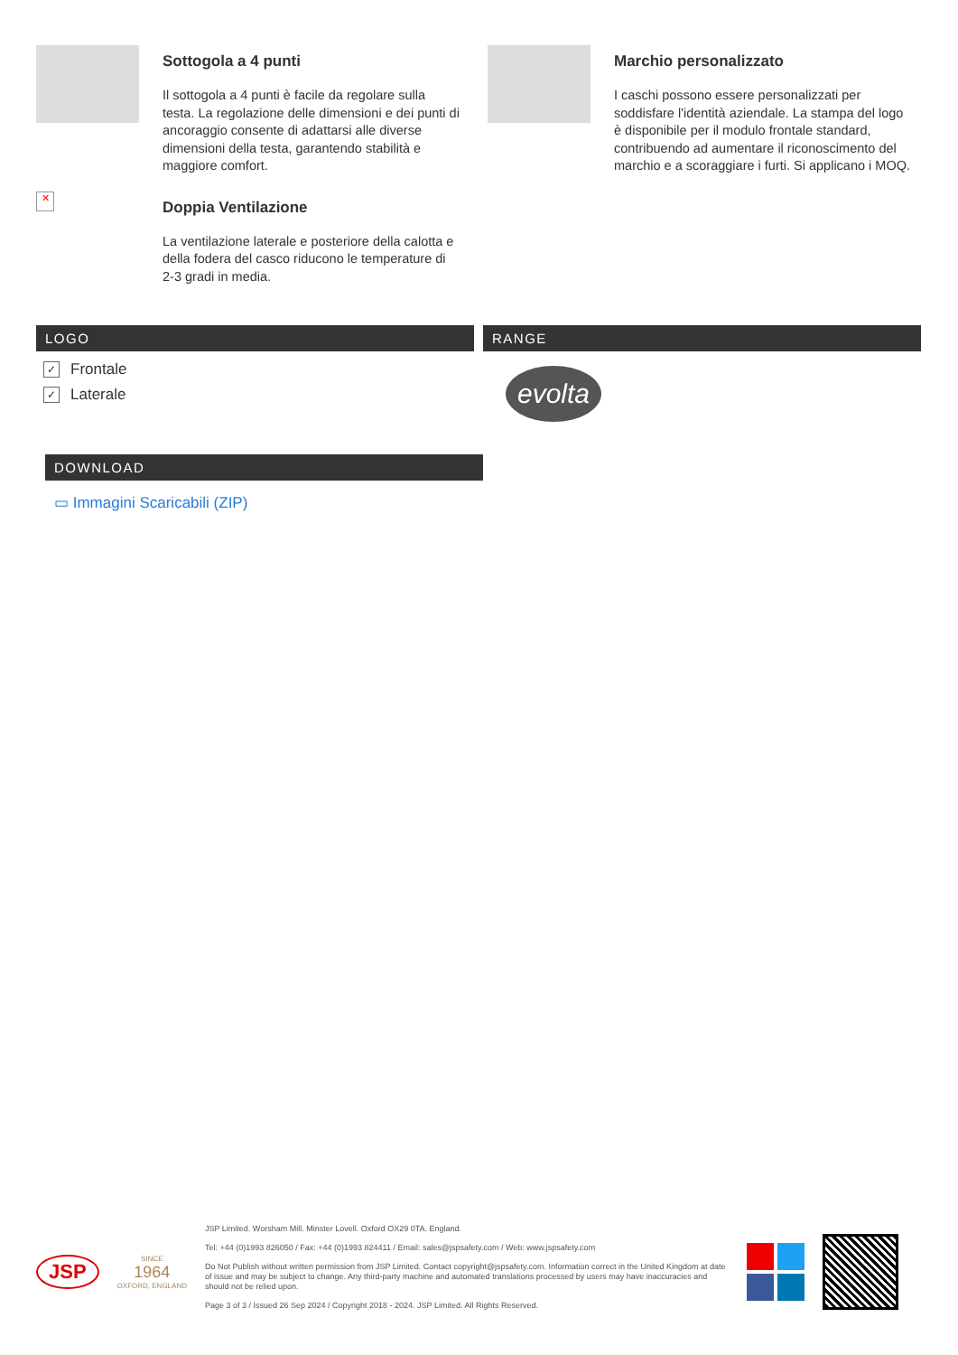Sottogola a 4 punti
Il sottogola a 4 punti è facile da regolare sulla testa. La regolazione delle dimensioni e dei punti di ancoraggio consente di adattarsi alle diverse dimensioni della testa, garantendo stabilità e maggiore comfort.
✕
Doppia Ventilazione
La ventilazione laterale e posteriore della calotta e della fodera del casco riducono le temperature di 2-3 gradi in media.
Marchio personalizzato
I caschi possono essere personalizzati per soddisfare l'identità aziendale. La stampa del logo è disponibile per il modulo frontale standard, contribuendo ad aumentare il riconoscimento del marchio e a scoraggiare i furti. Si applicano i MOQ.
LOGO
✓ Frontale
✓ Laterale
RANGE
evolta
DOWNLOAD
▭ Immagini Scaricabili (ZIP)
JSP
SINCE
1964
OXFORD, ENGLAND
JSP Limited. Worsham Mill. Minster Lovell. Oxford OX29 0TA. England.
Tel: +44 (0)1993 826050 / Fax: +44 (0)1993 824411 / Email: sales@jspsafety.com / Web: www.jspsafety.com
Do Not Publish without written permission from JSP Limited. Contact copyright@jspsafety.com. Information correct in the United Kingdom at date of issue and may be subject to change. Any third-party machine and automated translations processed by users may have inaccuracies and should not be relied upon.
Page 3 of 3 / Issued 26 Sep 2024 / Copyright 2018 - 2024. JSP Limited. All Rights Reserved.